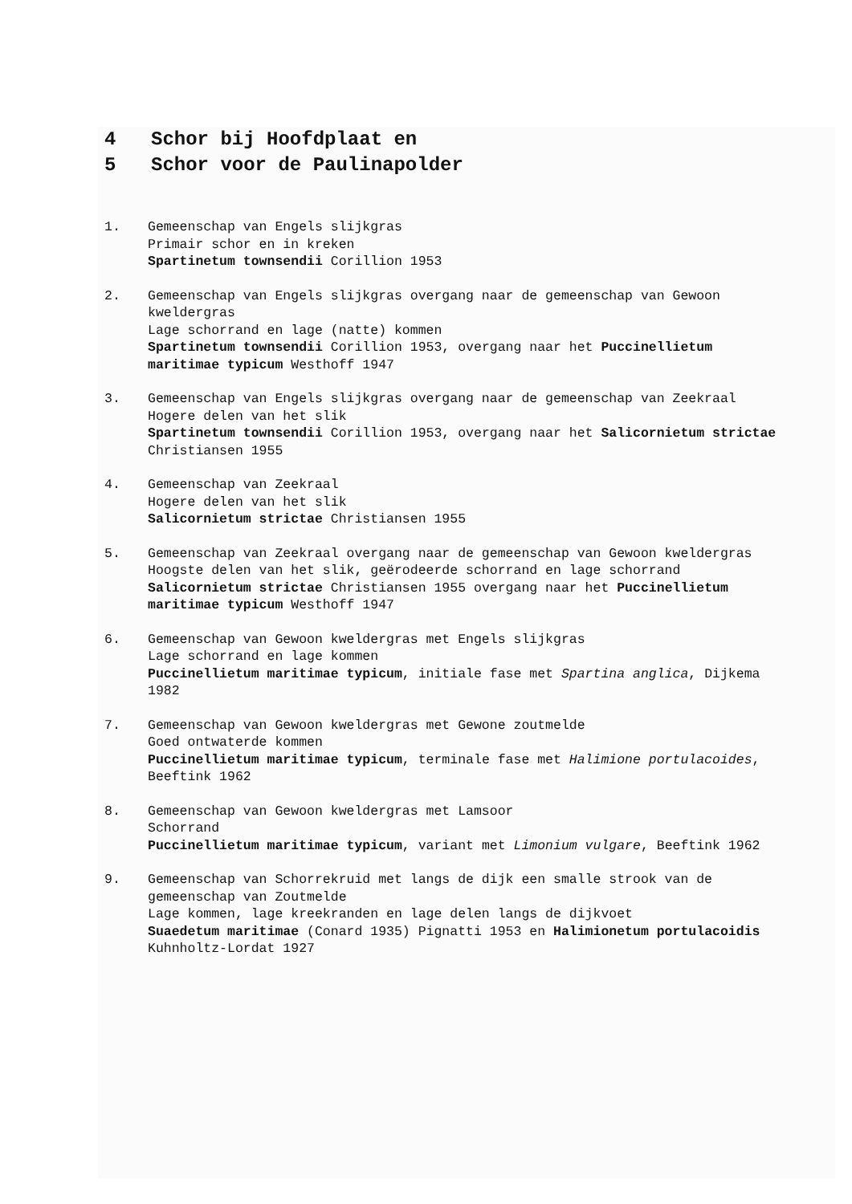4 Schor bij Hoofdplaat en
5 Schor voor de Paulinapolder
1. Gemeenschap van Engels slijkgras
Primair schor en in kreken
Spartinetum townsendii Corillion 1953
2. Gemeenschap van Engels slijkgras overgang naar de gemeenschap van Gewoon kweldergras
Lage schorrand en lage (natte) kommen
Spartinetum townsendii Corillion 1953, overgang naar het Puccinellietum maritimae typicum Westhoff 1947
3. Gemeenschap van Engels slijkgras overgang naar de gemeenschap van Zeekraal
Hogere delen van het slik
Spartinetum townsendii Corillion 1953, overgang naar het Salicornietum strictae Christiansen 1955
4. Gemeenschap van Zeekraal
Hogere delen van het slik
Salicornietum strictae Christiansen 1955
5. Gemeenschap van Zeekraal overgang naar de gemeenschap van Gewoon kweldergras
Hoogste delen van het slik, geërodeerde schorrand en lage schorrand
Salicornietum strictae Christiansen 1955 overgang naar het Puccinellietum maritimae typicum Westhoff 1947
6. Gemeenschap van Gewoon kweldergras met Engels slijkgras
Lage schorrand en lage kommen
Puccinellietum maritimae typicum, initiale fase met Spartina anglica, Dijkema 1982
7. Gemeenschap van Gewoon kweldergras met Gewone zoutmelde
Goed ontwaterde kommen
Puccinellietum maritimae typicum, terminale fase met Halimione portulacoides, Beeftink 1962
8. Gemeenschap van Gewoon kweldergras met Lamsoor
Schorrand
Puccinellietum maritimae typicum, variant met Limonium vulgare, Beeftink 1962
9. Gemeenschap van Schorrekruid met langs de dijk een smalle strook van de gemeenschap van Zoutmelde
Lage kommen, lage kreekranden en lage delen langs de dijkvoet
Suaedetum maritimae (Conard 1935) Pignatti 1953 en Halimionetum portulacoidis Kuhnholtz-Lordat 1927